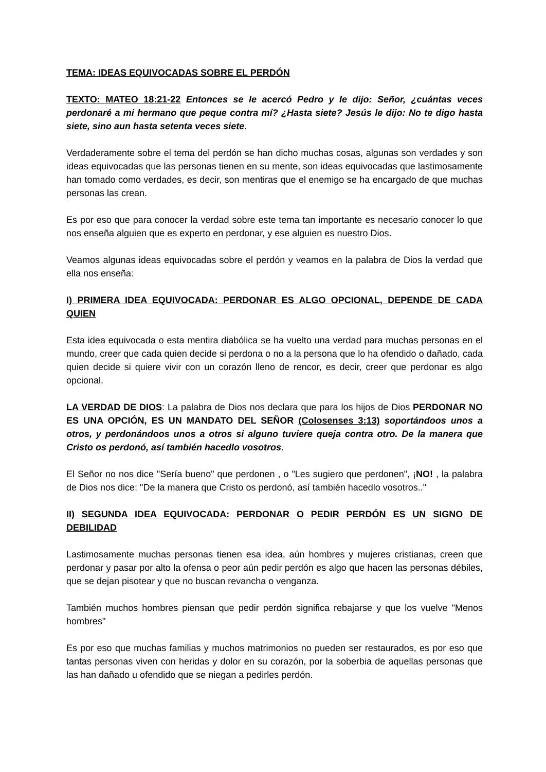TEMA: IDEAS EQUIVOCADAS SOBRE EL PERDÓN
TEXTO: MATEO 18:21-22 Entonces se le acercó Pedro y le dijo: Señor, ¿cuántas veces perdonaré a mi hermano que peque contra mí? ¿Hasta siete? Jesús le dijo: No te digo hasta siete, sino aun hasta setenta veces siete.
Verdaderamente sobre el tema del perdón se han dicho muchas cosas, algunas son verdades y son ideas equivocadas que las personas tienen en su mente, son ideas equivocadas que lastimosamente han tomado como verdades, es decir, son mentiras que el enemigo se ha encargado de que muchas personas las crean.
Es por eso que para conocer la verdad sobre este tema tan importante es necesario conocer lo que nos enseña alguien que es experto en perdonar, y ese alguien es nuestro Dios.
Veamos algunas ideas equivocadas sobre el perdón y veamos en la palabra de Dios la verdad que ella nos enseña:
I) PRIMERA IDEA EQUIVOCADA: PERDONAR ES ALGO OPCIONAL, DEPENDE DE CADA QUIEN
Esta idea equivocada o esta mentira diabólica se ha vuelto una verdad para muchas personas en el mundo, creer que cada quien decide si perdona o no a la persona que lo ha ofendido o dañado, cada quien decide si quiere vivir con un corazón lleno de rencor, es decir, creer que perdonar es algo opcional.
LA VERDAD DE DIOS: La palabra de Dios nos declara que para los hijos de Dios PERDONAR NO ES UNA OPCIÓN, ES UN MANDATO DEL SEÑOR (Colosenses 3:13) soportándoos unos a otros, y perdonándoos unos a otros si alguno tuviere queja contra otro. De la manera que Cristo os perdonó, así también hacedlo vosotros.
El Señor no nos dice "Sería bueno" que perdonen , o "Les sugiero que perdonen", ¡NO! , la palabra de Dios nos dice: "De la manera que Cristo os perdonó, así también hacedlo vosotros.."
II) SEGUNDA IDEA EQUIVOCADA: PERDONAR O PEDIR PERDÓN ES UN SIGNO DE DEBILIDAD
Lastimosamente muchas personas tienen esa idea, aún hombres y mujeres cristianas, creen que perdonar y pasar por alto la ofensa o peor aún pedir perdón es algo que hacen las personas débiles, que se dejan pisotear y que no buscan revancha o venganza.
También muchos hombres piensan que pedir perdón significa rebajarse y que los vuelve "Menos hombres"
Es por eso que muchas familias y muchos matrimonios no pueden ser restaurados, es por eso que tantas personas viven con heridas y dolor en su corazón, por la soberbia de aquellas personas que las han dañado u ofendido que se niegan a pedirles perdón.